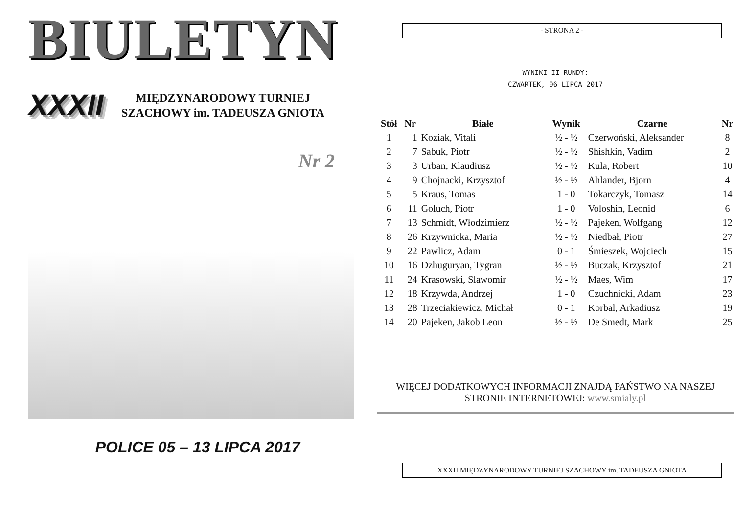BIULETYN
XXXII
MIĘDZYNARODOWY TURNIEJ
SZACHOWY im. TADEUSZA GNIOTA
Nr 2
POLICE 05 – 13 LIPCA 2017
- STRONA 2 -
WYNIKI II RUNDY:
CZWARTEK, 06 LIPCA 2017
| Stół | Nr | Białe | Wynik | Czarne | Nr |
| --- | --- | --- | --- | --- | --- |
| 1 | 1 | Koziak, Vitali | ½ - ½ | Czerwoński, Aleksander | 8 |
| 2 | 7 | Sabuk, Piotr | ½ - ½ | Shishkin, Vadim | 2 |
| 3 | 3 | Urban, Klaudiusz | ½ - ½ | Kula, Robert | 10 |
| 4 | 9 | Chojnacki, Krzysztof | ½ - ½ | Ahlander, Bjorn | 4 |
| 5 | 5 | Kraus, Tomas | 1 - 0 | Tokarczyk, Tomasz | 14 |
| 6 | 11 | Goluch, Piotr | 1 - 0 | Voloshin, Leonid | 6 |
| 7 | 13 | Schmidt, Włodzimierz | ½ - ½ | Pajeken, Wolfgang | 12 |
| 8 | 26 | Krzywnicka, Maria | ½ - ½ | Niedbał, Piotr | 27 |
| 9 | 22 | Pawlicz, Adam | 0 - 1 | Śmieszek, Wojciech | 15 |
| 10 | 16 | Dzhuguryan, Tygran | ½ - ½ | Buczak, Krzysztof | 21 |
| 11 | 24 | Krasowski, Slawomir | ½ - ½ | Maes, Wim | 17 |
| 12 | 18 | Krzywda, Andrzej | 1 - 0 | Czuchnicki, Adam | 23 |
| 13 | 28 | Trzeciakiewicz, Michał | 0 - 1 | Korbal, Arkadiusz | 19 |
| 14 | 20 | Pajeken, Jakob Leon | ½ - ½ | De Smedt, Mark | 25 |
WIĘCEJ DODATKOWYCH INFORMACJI ZNAJDĄ PAŃSTWO NA NASZEJ
STRONIE INTERNETOWEJ: www.smialy.pl
XXXII MIĘDZYNARODOWY TURNIEJ SZACHOWY im. TADEUSZA GNIOTA